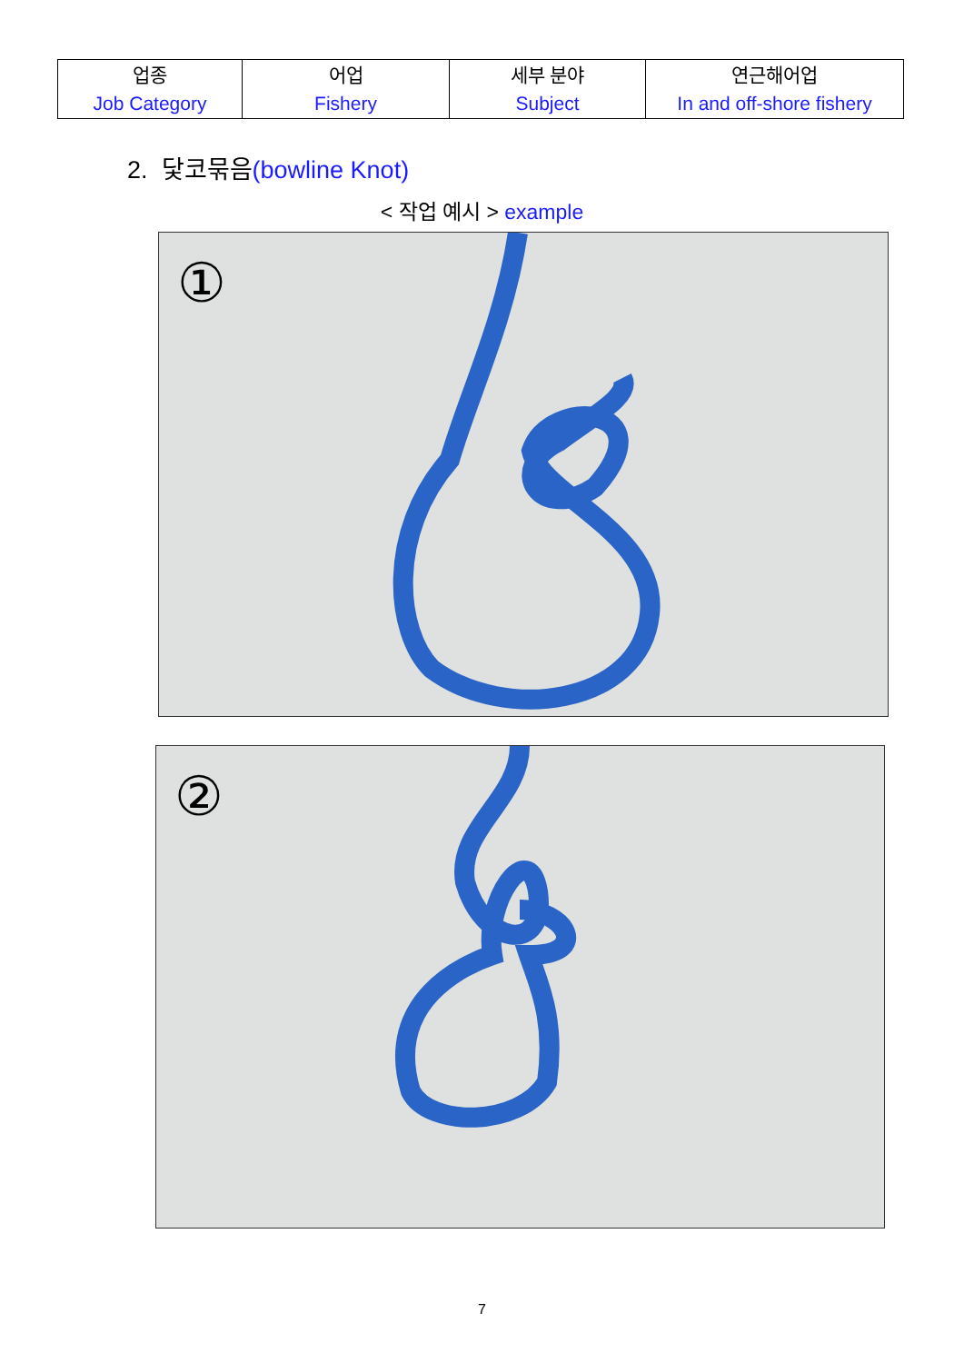| 업종 Job Category | 어업 Fishery | 세부 분야 Subject | 연근해어업 In and off-shore fishery |
2. 닻코묶음(bowline Knot)
< 작업 예시 > example
①
②
7